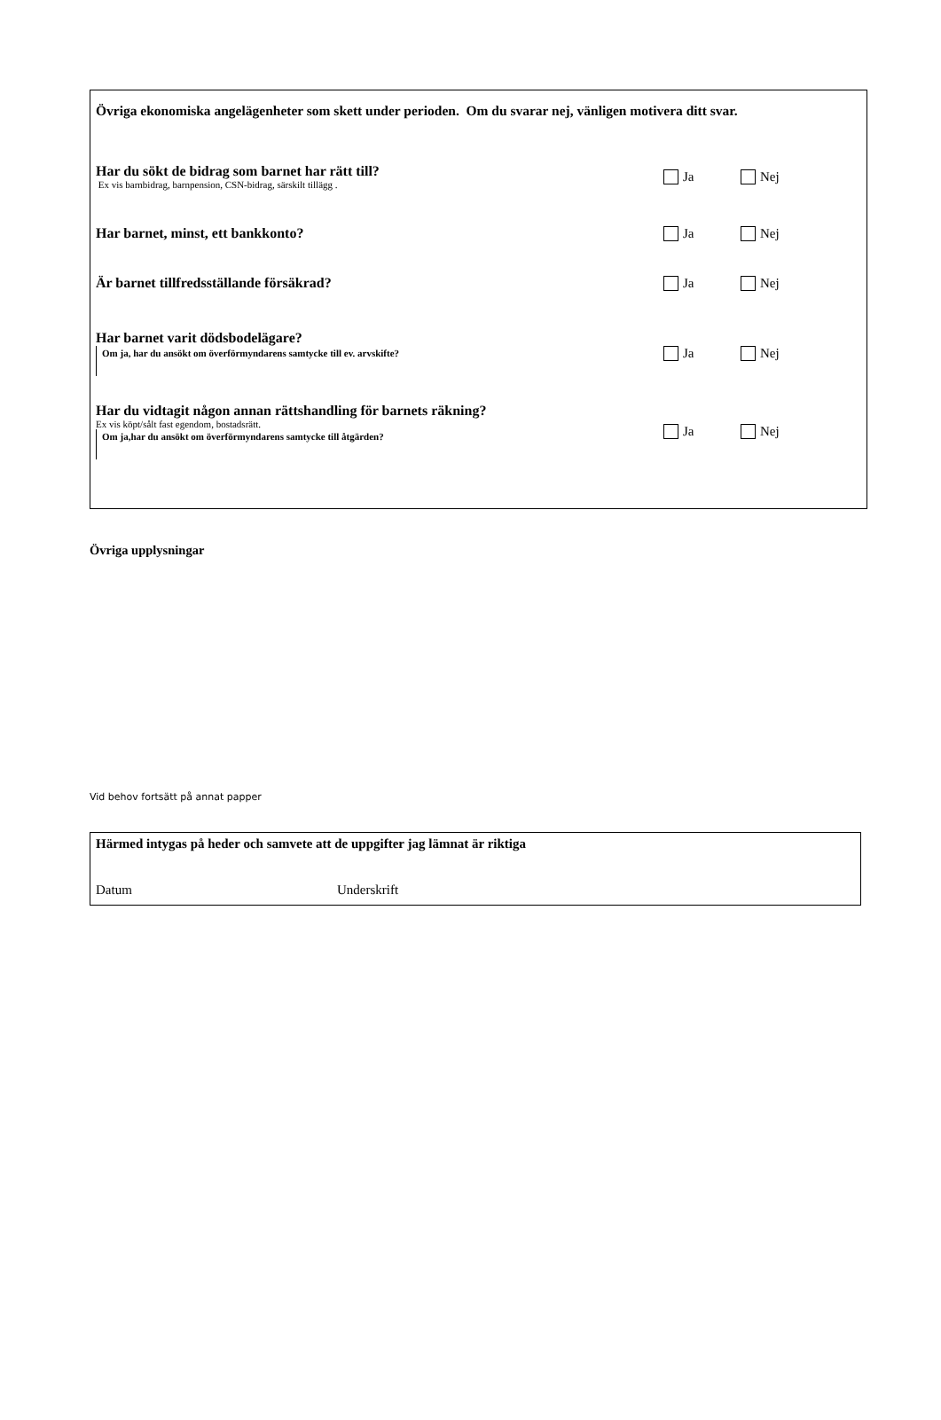Övriga ekonomiska angelägenheter som skett under perioden. Om du svarar nej, vänligen motivera ditt svar.
Har du sökt de bidrag som barnet har rätt till?
Ex vis barnbidrag, barnpension, CSN-bidrag, särskilt tillägg .
Ja Nej
Har barnet, minst, ett bankkonto?
Ja Nej
Är barnet tillfredsställande försäkrad?
Ja Nej
Har barnet varit dödsbodelägare?
Om ja, har du ansökt om överförmyndarens samtycke till ev. arvskifte?
Ja Nej
Har du vidtagit någon annan rättshandling för barnets räkning?
Ex vis köpt/sålt fast egendom, bostadsrätt.
Om ja,har du ansökt om överförmyndarens samtycke till åtgärden?
Ja Nej
Övriga upplysningar
Vid behov fortsätt på annat papper
Härmed intygas på heder och samvete att de uppgifter jag lämnat är riktiga
Datum Underskrift